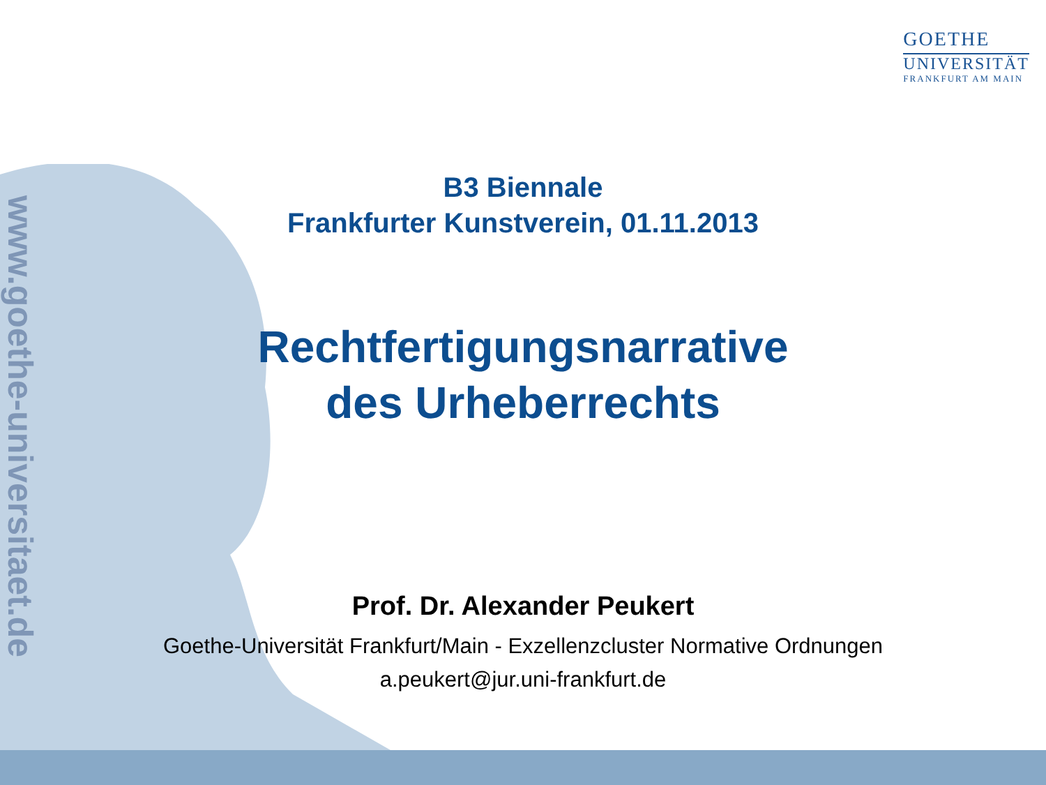GOETHE
UNIVERSITÄT
FRANKFURT AM MAIN
www.goethe-universitaet.de
B3 Biennale
Frankfurter Kunstverein, 01.11.2013
Rechtfertigungsnarrative
des Urheberrechts
Prof. Dr. Alexander Peukert
Goethe-Universität Frankfurt/Main - Exzellenzcluster Normative Ordnungen
a.peukert@jur.uni-frankfurt.de